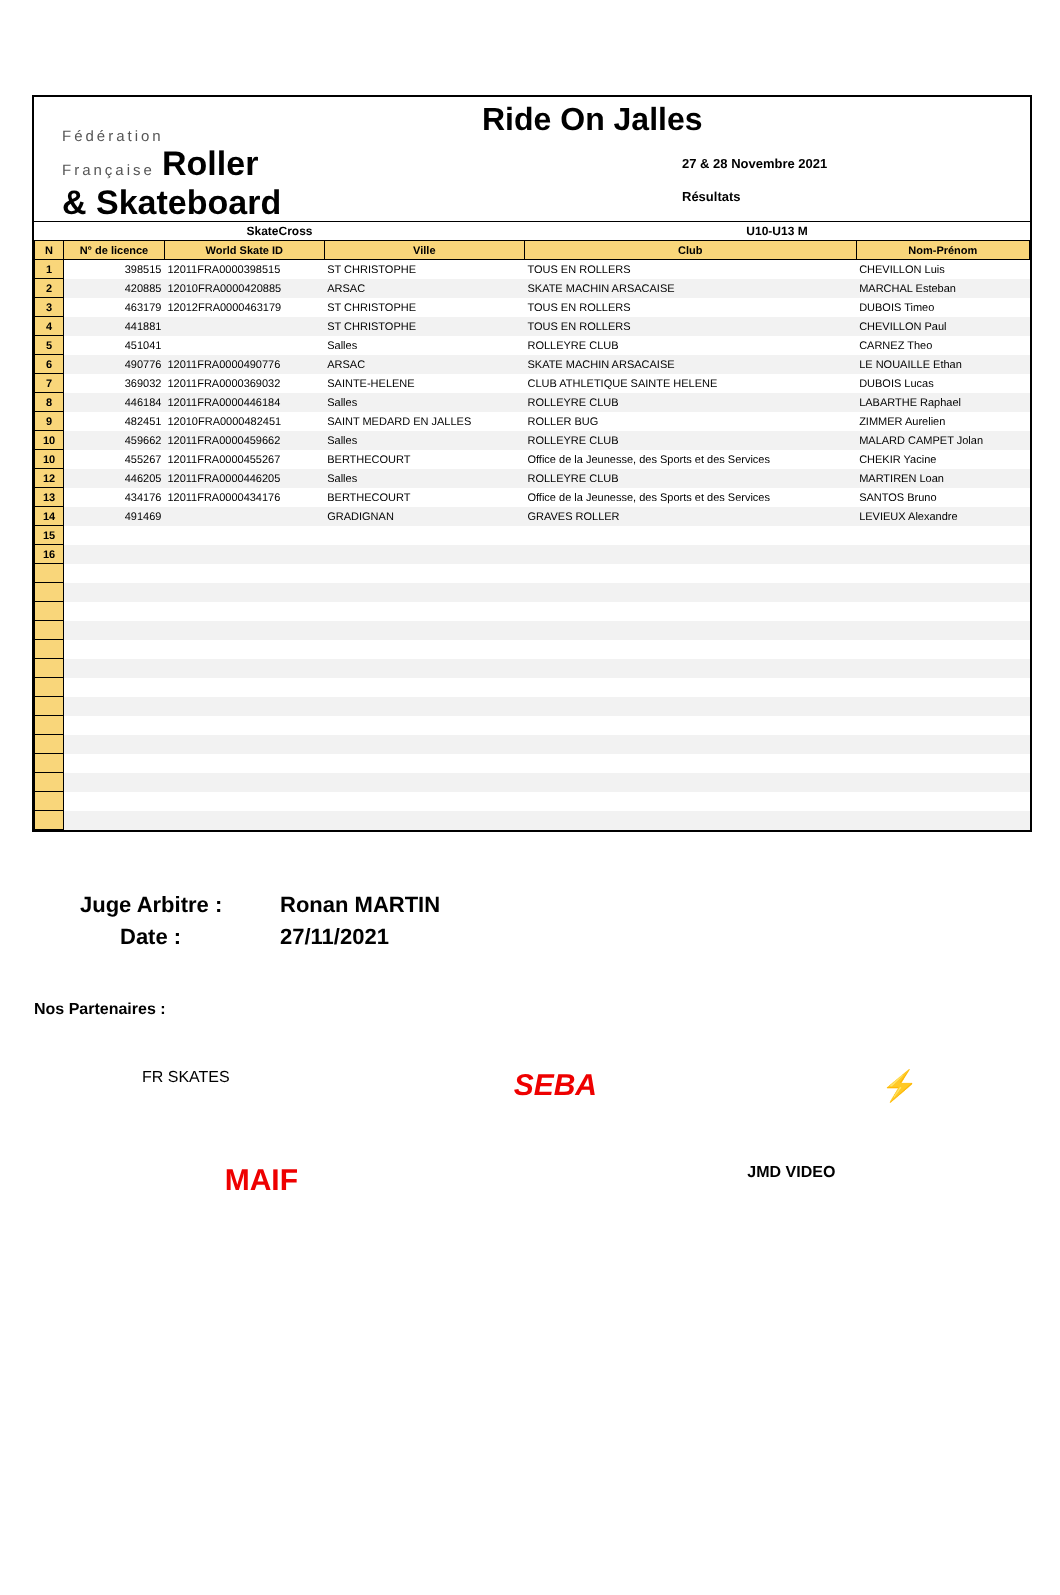Fédération
Française Roller
& Skateboard
Ride On Jalles
27 & 28 Novembre 2021
Résultats
| SkateCross | | | | U10-U13 M | |
| N | N° de licence | World Skate ID | Ville | Club | Nom-Prénom |
| 1 | 398515 | 12011FRA0000398515 | ST CHRISTOPHE | TOUS EN ROLLERS | CHEVILLON Luis |
| 2 | 420885 | 12010FRA0000420885 | ARSAC | SKATE MACHIN ARSACAISE | MARCHAL Esteban |
| 3 | 463179 | 12012FRA0000463179 | ST CHRISTOPHE | TOUS EN ROLLERS | DUBOIS Timeo |
| 4 | 441881 | | ST CHRISTOPHE | TOUS EN ROLLERS | CHEVILLON Paul |
| 5 | 451041 | | Salles | ROLLEYRE CLUB | CARNEZ Theo |
| 6 | 490776 | 12011FRA0000490776 | ARSAC | SKATE MACHIN ARSACAISE | LE NOUAILLE Ethan |
| 7 | 369032 | 12011FRA0000369032 | SAINTE-HELENE | CLUB ATHLETIQUE SAINTE HELENE | DUBOIS Lucas |
| 8 | 446184 | 12011FRA0000446184 | Salles | ROLLEYRE CLUB | LABARTHE Raphael |
| 9 | 482451 | 12010FRA0000482451 | SAINT MEDARD EN JALLES | ROLLER BUG | ZIMMER Aurelien |
| 10 | 459662 | 12011FRA0000459662 | Salles | ROLLEYRE CLUB | MALARD CAMPET Jolan |
| 10 | 455267 | 12011FRA0000455267 | BERTHECOURT | Office de la Jeunesse, des Sports et des Services | CHEKIR Yacine |
| 12 | 446205 | 12011FRA0000446205 | Salles | ROLLEYRE CLUB | MARTIREN Loan |
| 13 | 434176 | 12011FRA0000434176 | BERTHECOURT | Office de la Jeunesse, des Sports et des Services | SANTOS Bruno |
| 14 | 491469 | | GRADIGNAN | GRAVES ROLLER | LEVIEUX Alexandre |
| 15 | | | | | |
| 16 | | | | | |
Juge Arbitre :
Ronan MARTIN
Date :
27/11/2021
Nos Partenaires :
FR SKATES
SEBA ⚡
MAIF
JMD VIDEO